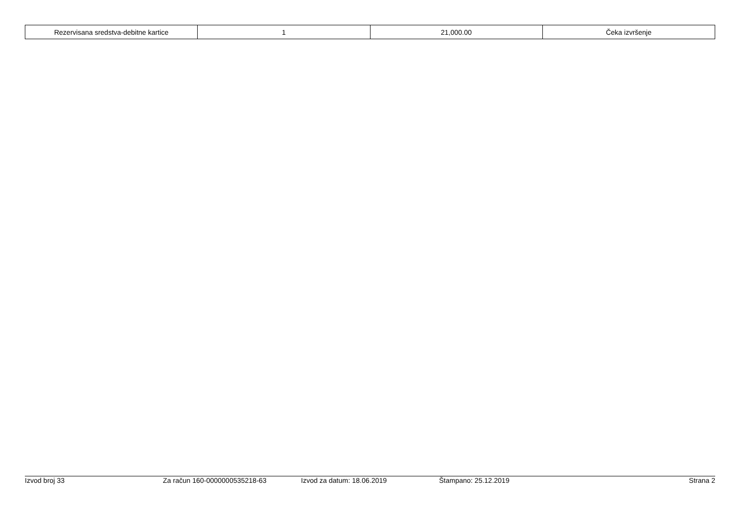| Rezervisana sredstva-debitne kartice | 1 | 21,000.00 | Čeka izvršenje |
Izvod broj 33 Za račun 160-0000000535218-63 Izvod za datum: 18.06.2019 Štampano: 25.12.2019 Strana 2